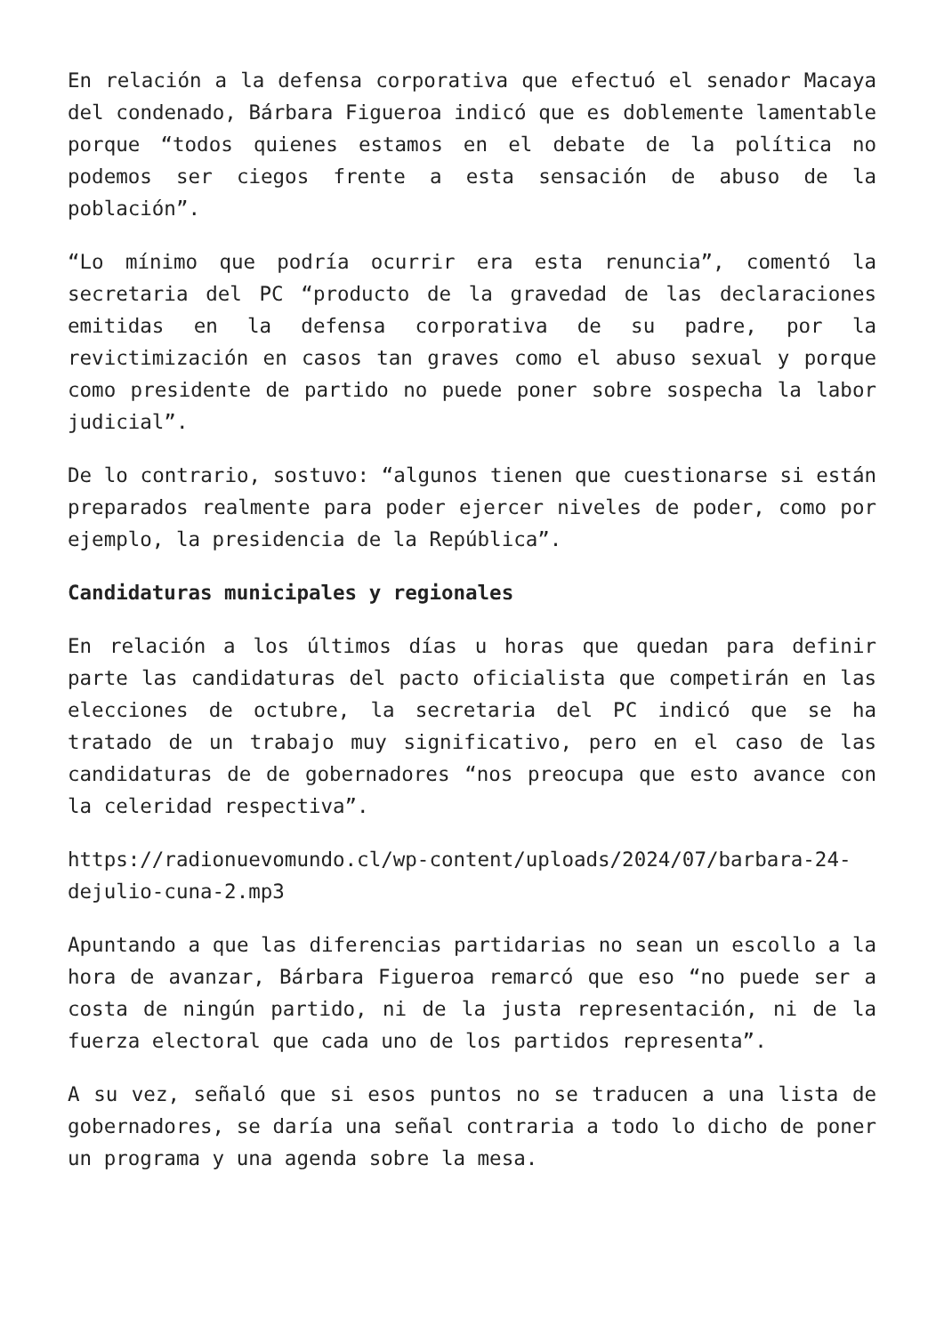En relación a la defensa corporativa que efectuó el senador Macaya del condenado, Bárbara Figueroa indicó que es doblemente lamentable porque “todos quienes estamos en el debate de la política no podemos ser ciegos frente a esta sensación de abuso de la población”.
“Lo mínimo que podría ocurrir era esta renuncia”, comentó la secretaria del PC “producto de la gravedad de las declaraciones emitidas en la defensa corporativa de su padre, por la revictimización en casos tan graves como el abuso sexual y porque como presidente de partido no puede poner sobre sospecha la labor judicial”.
De lo contrario, sostuvo: “algunos tienen que cuestionarse si están preparados realmente para poder ejercer niveles de poder, como por ejemplo, la presidencia de la República”.
Candidaturas municipales y regionales
En relación a los últimos días u horas que quedan para definir parte las candidaturas del pacto oficialista que competirán en las elecciones de octubre, la secretaria del PC indicó que se ha tratado de un trabajo muy significativo, pero en el caso de las candidaturas de de gobernadores “nos preocupa que esto avance con la celeridad respectiva”.
https://radionuevomundo.cl/wp-content/uploads/2024/07/barbara-24-dejulio-cuna-2.mp3
Apuntando a que las diferencias partidarias no sean un escollo a la hora de avanzar, Bárbara Figueroa remarcó que eso “no puede ser a costa de ningún partido, ni de la justa representación, ni de la fuerza electoral que cada uno de los partidos representa”.
A su vez, señaló que si esos puntos no se traducen a una lista de gobernadores, se daría una señal contraria a todo lo dicho de poner un programa y una agenda sobre la mesa.